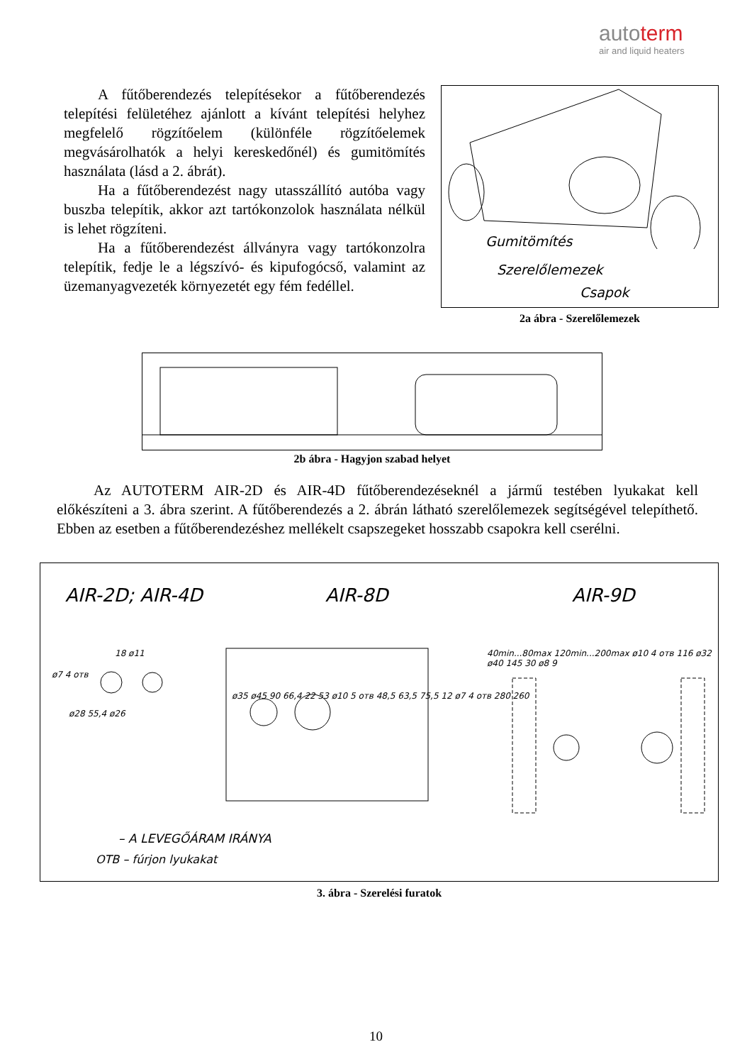autoterm
air and liquid heaters
A fűtőberendezés telepítésekor a fűtőberendezés telepítési felületéhez ajánlott a kívánt telepítési helyhez megfelelő rögzítőelem (különféle rögzítőelemek megvásárolhatók a helyi kereskedőnél) és gumitömítés használata (lásd a 2. ábrát).
Ha a fűtőberendezést nagy utasszállító autóba vagy buszba telepítik, akkor azt tartókonzolok használata nélkül is lehet rögzíteni.
Ha a fűtőberendezést állványra vagy tartókonzolra telepítik, fedje le a légszívó- és kipufogócső, valamint az üzemanyagvezeték környezetét egy fém fedéllel.
Gumitömítés
Szerelőlemezek
Csapok
2a ábra - Szerelőlemezek
2b ábra - Hagyjon szabad helyet
Az AUTOTERM AIR-2D és AIR-4D fűtőberendezéseknél a jármű testében lyukakat kell előkészíteni a 3. ábra szerint. A fűtőberendezés a 2. ábrán látható szerelőlemezek segítségével telepíthető. Ebben az esetben a fűtőberendezéshez mellékelt csapszegeket hosszabb csapokra kell cserélni.
AIR-2D; AIR-4D AIR-8D AIR-9D
ø7 4 отв
18 ø11
ø28 55,4 ø26
ø35 ø45 90 66,4 22 53 ø10 5 отв 48,5 63,5 75,5 12 ø7 4 отв 280 260
40min...80max 120min...200max ø10 4 отв 116 ø32 ø40 145 30 ø8 9
– A LEVEGŐÁRAM IRÁNYA
OTB – fúrjon lyukakat
3. ábra - Szerelési furatok
10